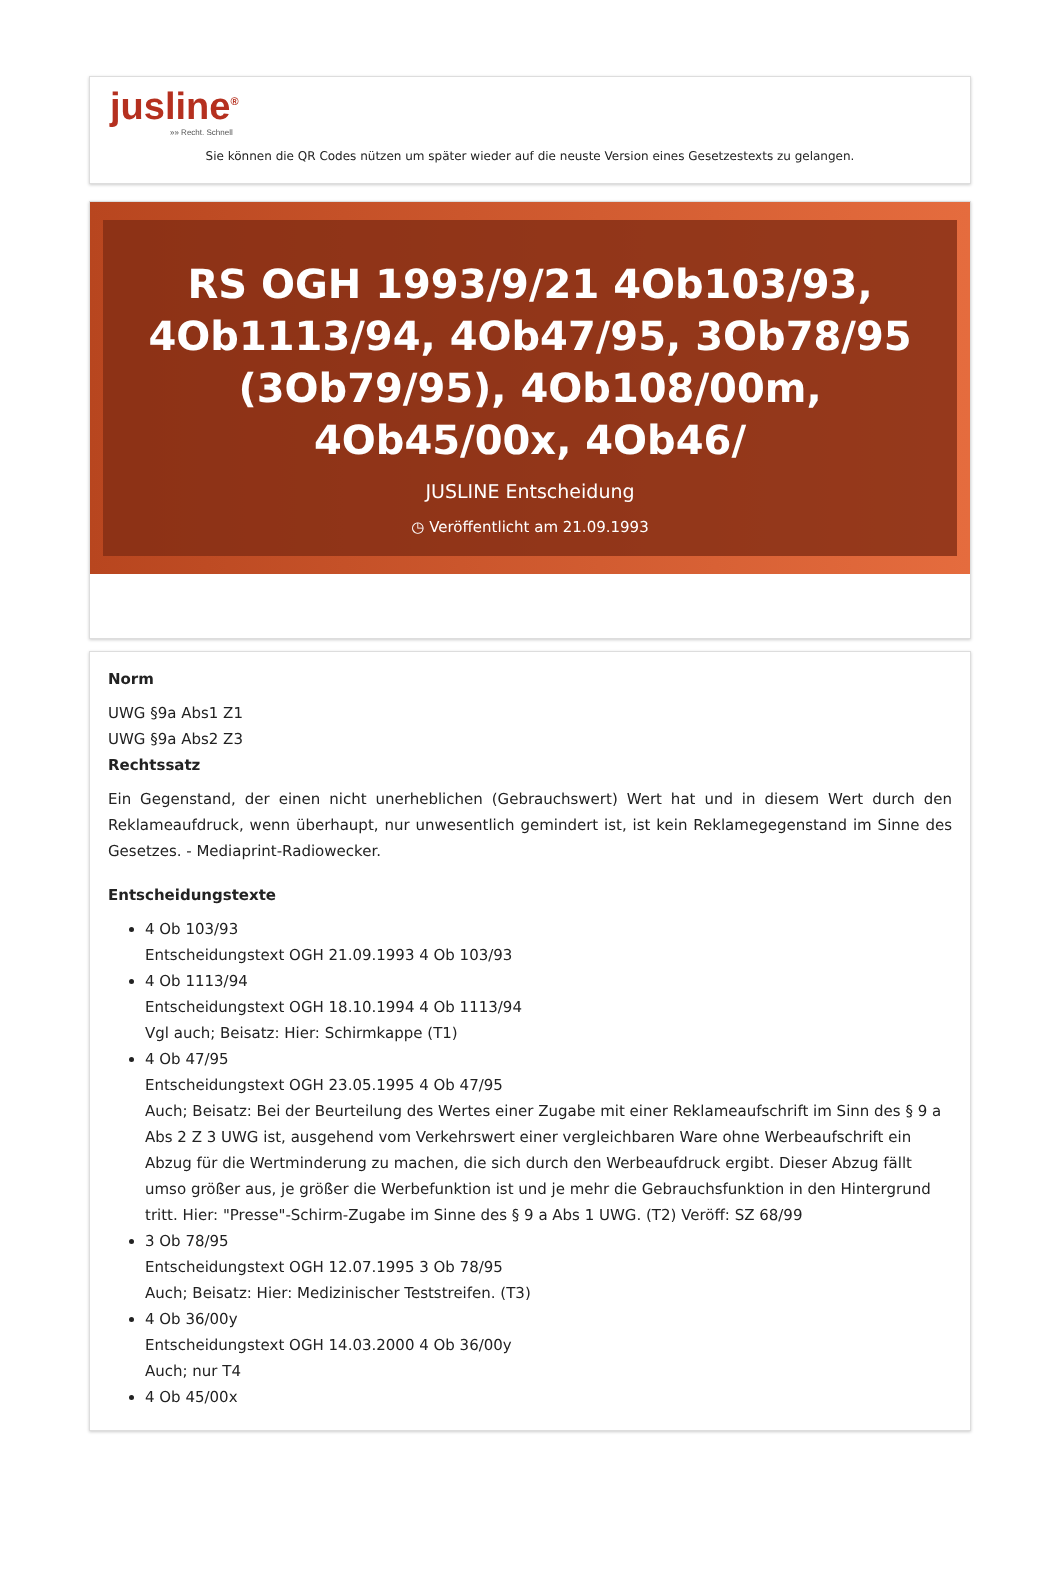jusline<sup>®</sup>
»» Recht. Schnell
Sie können die QR Codes nützen um später wieder auf die neuste Version eines Gesetzestexts zu gelangen.
RS OGH 1993/9/21 4Ob103/93, 4Ob1113/94, 4Ob47/95, 3Ob78/95 (3Ob79/95), 4Ob108/00m, 4Ob45/00x, 4Ob46/
JUSLINE Entscheidung
◷ Veröffentlicht am 21.09.1993
Norm
UWG §9a Abs1 Z1
UWG §9a Abs2 Z3
Rechtssatz
Ein Gegenstand, der einen nicht unerheblichen (Gebrauchswert) Wert hat und in diesem Wert durch den Reklameaufdruck, wenn überhaupt, nur unwesentlich gemindert ist, ist kein Reklamegegenstand im Sinne des Gesetzes. - Mediaprint-Radiowecker.
Entscheidungstexte
4 Ob 103/93
Entscheidungstext OGH 21.09.1993 4 Ob 103/93
4 Ob 1113/94
Entscheidungstext OGH 18.10.1994 4 Ob 1113/94
Vgl auch; Beisatz: Hier: Schirmkappe (T1)
4 Ob 47/95
Entscheidungstext OGH 23.05.1995 4 Ob 47/95
Auch; Beisatz: Bei der Beurteilung des Wertes einer Zugabe mit einer Reklameaufschrift im Sinn des § 9 a Abs 2 Z 3 UWG ist, ausgehend vom Verkehrswert einer vergleichbaren Ware ohne Werbeaufschrift ein Abzug für die Wertminderung zu machen, die sich durch den Werbeaufdruck ergibt. Dieser Abzug fällt umso größer aus, je größer die Werbefunktion ist und je mehr die Gebrauchsfunktion in den Hintergrund tritt. Hier: "Presse"-Schirm-Zugabe im Sinne des § 9 a Abs 1 UWG. (T2) Veröff: SZ 68/99
3 Ob 78/95
Entscheidungstext OGH 12.07.1995 3 Ob 78/95
Auch; Beisatz: Hier: Medizinischer Teststreifen. (T3)
4 Ob 36/00y
Entscheidungstext OGH 14.03.2000 4 Ob 36/00y
Auch; nur T4
4 Ob 45/00x